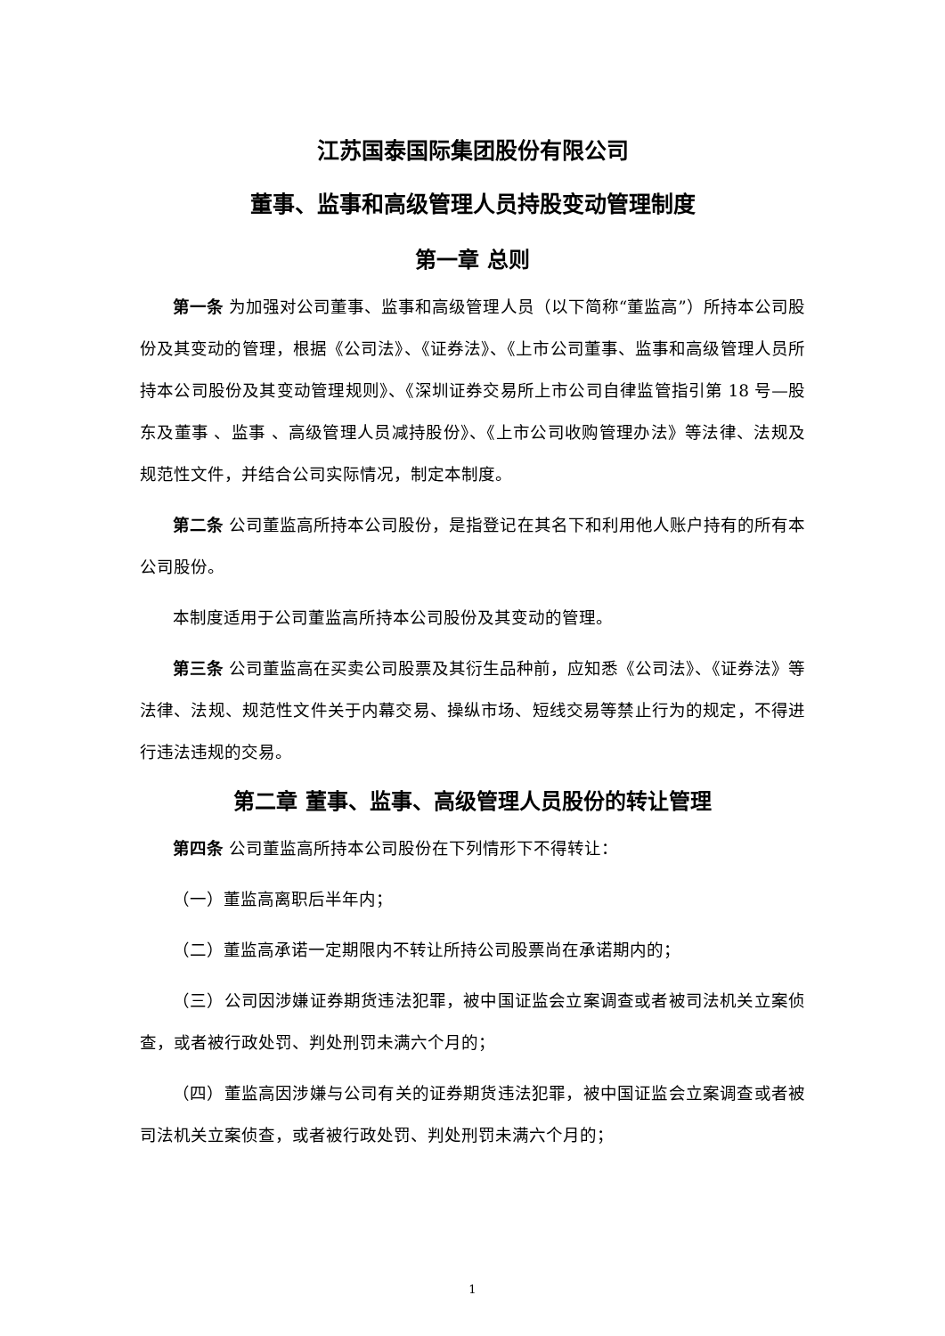江苏国泰国际集团股份有限公司
董事、监事和高级管理人员持股变动管理制度
第一章 总则
第一条 为加强对公司董事、监事和高级管理人员（以下简称“董监高”）所持本公司股份及其变动的管理，根据《公司法》、《证券法》、《上市公司董事、监事和高级管理人员所持本公司股份及其变动管理规则》、《深圳证券交易所上市公司自律监管指引第 18 号—股东及董事 、监事 、高级管理人员减持股份》、《上市公司收购管理办法》等法律、法规及规范性文件，并结合公司实际情况，制定本制度。
第二条 公司董监高所持本公司股份，是指登记在其名下和利用他人账户持有的所有本公司股份。
本制度适用于公司董监高所持本公司股份及其变动的管理。
第三条 公司董监高在买卖公司股票及其衍生品种前，应知悉《公司法》、《证券法》等法律、法规、规范性文件关于内幕交易、操纵市场、短线交易等禁止行为的规定，不得进行违法违规的交易。
第二章 董事、监事、高级管理人员股份的转让管理
第四条 公司董监高所持本公司股份在下列情形下不得转让：
（一）董监高离职后半年内；
（二）董监高承诺一定期限内不转让所持公司股票尚在承诺期内的；
（三）公司因涉嫌证券期货违法犯罪，被中国证监会立案调查或者被司法机关立案侦查，或者被行政处罚、判处刑罚未满六个月的；
（四）董监高因涉嫌与公司有关的证券期货违法犯罪，被中国证监会立案调查或者被司法机关立案侦查，或者被行政处罚、判处刑罚未满六个月的；
1